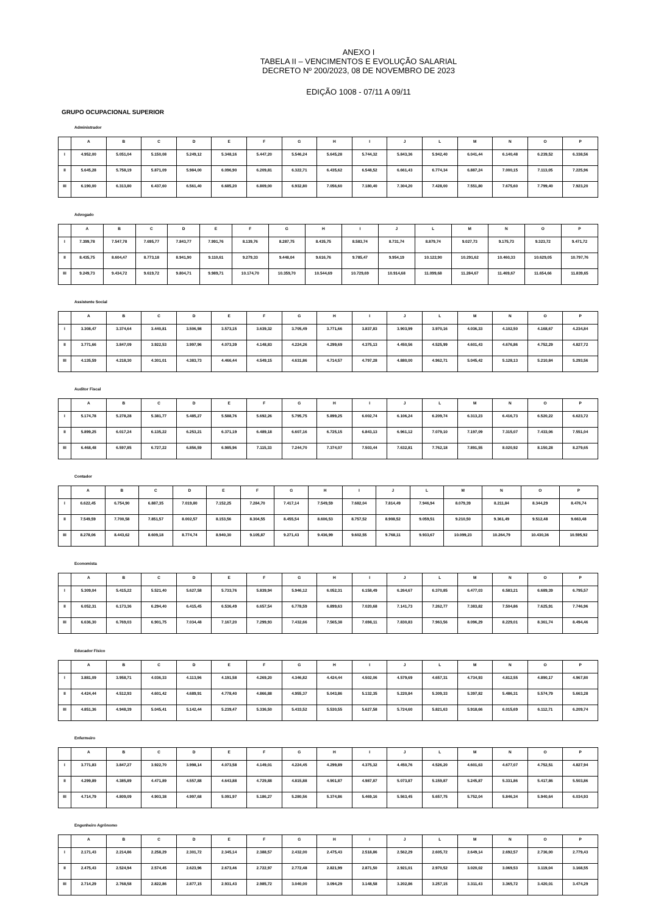ANEXO I
TABELA II – VENCIMENTOS E EVOLUÇÃO SALARIAL
DECRETO Nº 200/2023, 08 DE NOVEMBRO DE 2023
EDIÇÃO 1008 - 07/11 A 09/11
GRUPO OCUPACIONAL SUPERIOR
Administrador
| | A | B | C | D | E | F | G | H | I | J | L | M | N | O | P |
| --- | --- | --- | --- | --- | --- | --- | --- | --- | --- | --- | --- | --- | --- | --- | --- |
| I | 4.952,00 | 5.051,04 | 5.150,08 | 5.249,12 | 5.348,16 | 5.447,20 | 5.546,24 | 5.645,28 | 5.744,32 | 5.843,36 | 5.942,40 | 6.041,44 | 6.140,48 | 6.239,52 | 6.338,56 |
| II | 5.645,28 | 5.758,19 | 5.871,09 | 5.984,00 | 6.096,90 | 6.209,81 | 6.322,71 | 6.435,62 | 6.548,52 | 6.661,43 | 6.774,34 | 6.887,24 | 7.000,15 | 7.113,05 | 7.225,96 |
| III | 6.190,00 | 6.313,80 | 6.437,60 | 6.561,40 | 6.685,20 | 6.809,00 | 6.932,80 | 7.056,60 | 7.180,40 | 7.304,20 | 7.428,00 | 7.551,80 | 7.675,60 | 7.799,40 | 7.923,20 |
Advogado
| | A | B | C | D | E | F | G | H | I | J | L | M | N | O | P |
| --- | --- | --- | --- | --- | --- | --- | --- | --- | --- | --- | --- | --- | --- | --- | --- |
| I | 7.399,78 | 7.547,78 | 7.695,77 | 7.843,77 | 7.991,76 | 8.139,76 | 8.287,75 | 8.435,75 | 8.583,74 | 8.731,74 | 8.879,74 | 9.027,73 | 9.175,73 | 9.323,72 | 9.471,72 |
| II | 8.435,75 | 8.604,47 | 8.773,18 | 8.941,90 | 9.110,61 | 9.279,33 | 9.448,04 | 9.616,76 | 9.785,47 | 9.954,19 | 10.122,90 | 10.291,62 | 10.460,33 | 10.629,05 | 10.797,76 |
| III | 9.249,73 | 9.434,72 | 9.619,72 | 9.804,71 | 9.989,71 | 10.174,70 | 10.359,70 | 10.544,69 | 10.729,69 | 10.914,68 | 11.099,68 | 11.284,67 | 11.469,67 | 11.654,66 | 11.839,65 |
Assistente Social
| | A | B | C | D | E | F | G | H | I | J | L | M | N | O | P |
| --- | --- | --- | --- | --- | --- | --- | --- | --- | --- | --- | --- | --- | --- | --- | --- |
| I | 3.308,47 | 3.374,64 | 3.440,81 | 3.506,98 | 3.573,15 | 3.639,32 | 3.705,49 | 3.771,66 | 3.837,83 | 3.903,99 | 3.970,16 | 4.036,33 | 4.102,50 | 4.168,67 | 4.234,84 |
| II | 3.771,66 | 3.847,09 | 3.922,53 | 3.997,96 | 4.073,39 | 4.148,83 | 4.224,26 | 4.299,69 | 4.375,13 | 4.450,56 | 4.525,99 | 4.601,43 | 4.676,86 | 4.752,29 | 4.827,72 |
| III | 4.135,59 | 4.218,30 | 4.301,01 | 4.383,73 | 4.466,44 | 4.549,15 | 4.631,86 | 4.714,57 | 4.797,28 | 4.880,00 | 4.962,71 | 5.045,42 | 5.128,13 | 5.210,84 | 5.293,56 |
Auditor Fiscal
| | A | B | C | D | E | F | G | H | I | J | L | M | N | O | P |
| --- | --- | --- | --- | --- | --- | --- | --- | --- | --- | --- | --- | --- | --- | --- | --- |
| I | 5.174,78 | 5.278,28 | 5.381,77 | 5.485,27 | 5.588,76 | 5.692,26 | 5.795,75 | 5.899,25 | 6.002,74 | 6.106,24 | 6.209,74 | 6.313,23 | 6.416,73 | 6.520,22 | 6.623,72 |
| II | 5.899,25 | 6.017,24 | 6.135,22 | 6.253,21 | 6.371,19 | 6.489,18 | 6.607,16 | 6.725,15 | 6.843,13 | 6.961,12 | 7.079,10 | 7.197,09 | 7.315,07 | 7.433,06 | 7.551,04 |
| III | 6.468,48 | 6.597,85 | 6.727,22 | 6.856,59 | 6.985,96 | 7.115,33 | 7.244,70 | 7.374,07 | 7.503,44 | 7.632,81 | 7.762,18 | 7.891,55 | 8.020,92 | 8.150,28 | 8.279,65 |
Contador
| | A | B | C | D | E | F | G | H | I | J | L | M | N | O | P |
| --- | --- | --- | --- | --- | --- | --- | --- | --- | --- | --- | --- | --- | --- | --- | --- |
| I | 6.622,45 | 6.754,90 | 6.887,35 | 7.019,80 | 7.152,25 | 7.284,70 | 7.417,14 | 7.549,59 | 7.682,04 | 7.814,49 | 7.946,94 | 8.079,39 | 8.211,84 | 8.344,29 | 8.476,74 |
| II | 7.549,59 | 7.700,58 | 7.851,57 | 8.002,57 | 8.153,56 | 8.304,55 | 8.455,54 | 8.606,53 | 8.757,52 | 8.908,52 | 9.059,51 | 9.210,50 | 9.361,49 | 9.512,48 | 9.663,48 |
| III | 8.278,06 | 8.443,62 | 8.609,18 | 8.774,74 | 8.940,30 | 9.105,87 | 9.271,43 | 9.436,99 | 9.602,55 | 9.768,11 | 9.933,67 | 10.099,23 | 10.264,79 | 10.430,36 | 10.595,92 |
Economista
| | A | B | C | D | E | F | G | H | I | J | L | M | N | O | P |
| --- | --- | --- | --- | --- | --- | --- | --- | --- | --- | --- | --- | --- | --- | --- | --- |
| I | 5.309,04 | 5.415,22 | 5.521,40 | 5.627,58 | 5.733,76 | 5.839,94 | 5.946,12 | 6.052,31 | 6.158,49 | 6.264,67 | 6.370,85 | 6.477,03 | 6.583,21 | 6.689,39 | 6.795,57 |
| II | 6.052,31 | 6.173,36 | 6.294,40 | 6.415,45 | 6.536,49 | 6.657,54 | 6.778,59 | 6.899,63 | 7.020,68 | 7.141,73 | 7.262,77 | 7.383,82 | 7.504,86 | 7.625,91 | 7.746,96 |
| III | 6.636,30 | 6.769,03 | 6.901,75 | 7.034,48 | 7.167,20 | 7.299,93 | 7.432,66 | 7.565,38 | 7.698,11 | 7.830,83 | 7.963,56 | 8.096,29 | 8.229,01 | 8.361,74 | 8.494,46 |
Educador Físico
| | A | B | C | D | E | F | G | H | I | J | L | M | N | O | P |
| --- | --- | --- | --- | --- | --- | --- | --- | --- | --- | --- | --- | --- | --- | --- | --- |
| I | 3.881,09 | 3.958,71 | 4.036,33 | 4.113,96 | 4.191,58 | 4.269,20 | 4.346,82 | 4.424,44 | 4.502,06 | 4.579,69 | 4.657,31 | 4.734,93 | 4.812,55 | 4.890,17 | 4.967,80 |
| II | 4.424,44 | 4.512,93 | 4.601,42 | 4.689,91 | 4.778,40 | 4.866,88 | 4.955,37 | 5.043,86 | 5.132,35 | 5.220,84 | 5.309,33 | 5.397,82 | 5.486,31 | 5.574,79 | 5.663,28 |
| III | 4.851,36 | 4.948,39 | 5.045,41 | 5.142,44 | 5.239,47 | 5.336,50 | 5.433,52 | 5.530,55 | 5.627,58 | 5.724,60 | 5.821,63 | 5.918,66 | 6.015,69 | 6.112,71 | 6.209,74 |
Enfermeiro
| | A | B | C | D | E | F | G | H | I | J | L | M | N | O | P |
| --- | --- | --- | --- | --- | --- | --- | --- | --- | --- | --- | --- | --- | --- | --- | --- |
| I | 3.771,83 | 3.847,27 | 3.922,70 | 3.998,14 | 4.073,58 | 4.149,01 | 4.224,45 | 4.299,89 | 4.375,32 | 4.450,76 | 4.526,20 | 4.601,63 | 4.677,07 | 4.752,51 | 4.827,94 |
| II | 4.299,89 | 4.385,89 | 4.471,89 | 4.557,88 | 4.643,88 | 4.729,88 | 4.815,88 | 4.901,87 | 4.987,87 | 5.073,87 | 5.159,87 | 5.245,87 | 5.331,86 | 5.417,86 | 5.503,86 |
| III | 4.714,79 | 4.809,09 | 4.903,38 | 4.997,68 | 5.091,97 | 5.186,27 | 5.280,56 | 5.374,86 | 5.469,16 | 5.563,45 | 5.657,75 | 5.752,04 | 5.846,34 | 5.940,64 | 6.034,93 |
Engenheiro Agrônomo
| | A | B | C | D | E | F | G | H | I | J | L | M | N | O | P |
| --- | --- | --- | --- | --- | --- | --- | --- | --- | --- | --- | --- | --- | --- | --- | --- |
| I | 2.171,43 | 2.214,86 | 2.258,29 | 2.301,72 | 2.345,14 | 2.388,57 | 2.432,00 | 2.475,43 | 2.518,86 | 2.562,29 | 2.605,72 | 2.649,14 | 2.692,57 | 2.736,00 | 2.779,43 |
| II | 2.475,43 | 2.524,94 | 2.574,45 | 2.623,96 | 2.673,46 | 2.722,97 | 2.772,48 | 2.821,99 | 2.871,50 | 2.921,01 | 2.970,52 | 3.020,02 | 3.069,53 | 3.119,04 | 3.168,55 |
| III | 2.714,29 | 2.768,58 | 2.822,86 | 2.877,15 | 2.931,43 | 2.985,72 | 3.040,00 | 3.094,29 | 3.148,58 | 3.202,86 | 3.257,15 | 3.311,43 | 3.365,72 | 3.420,01 | 3.474,29 |